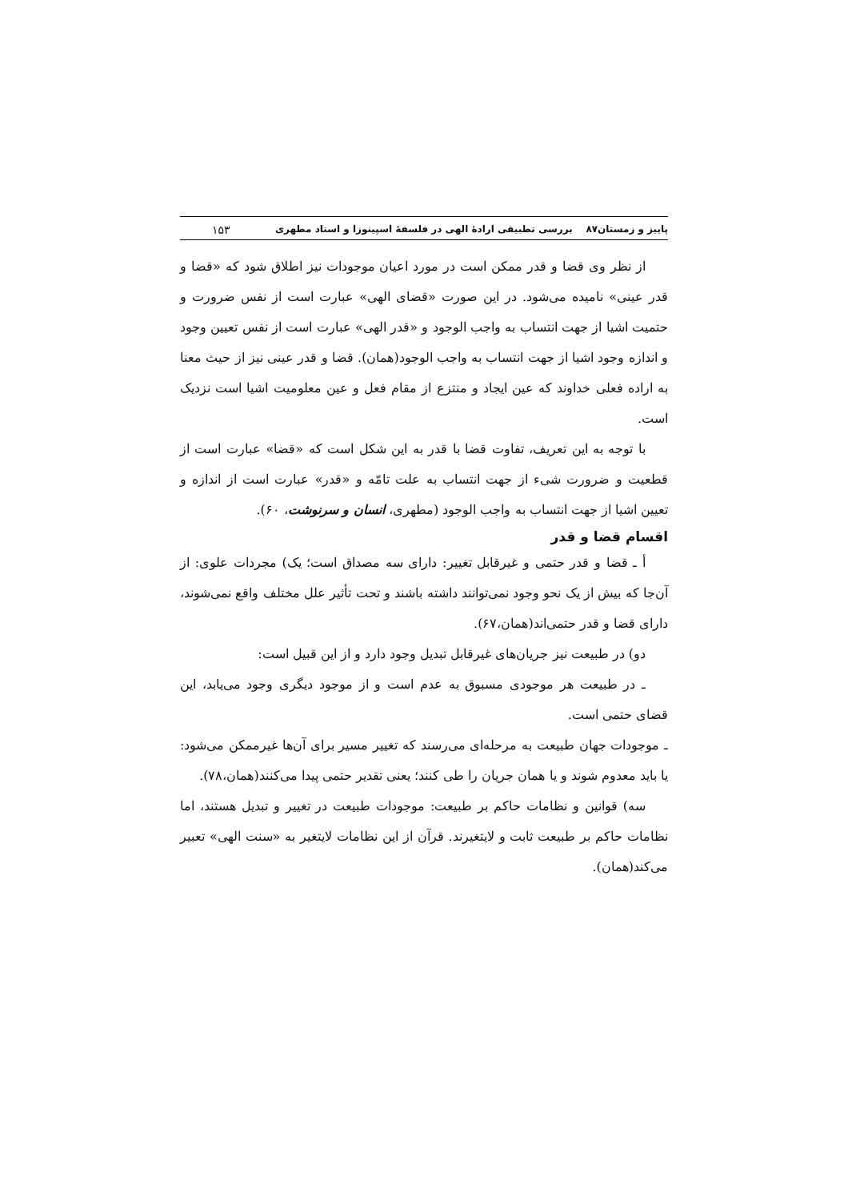پاییز و زمستان۸۷ بررسی تطبیقی ارادهٔ الهی در فلسفهٔ اسپینوزا و استاد مطهری ۱۵۳
از نظر وی قضا و قدر ممکن است در مورد اعیان موجودات نیز اطلاق شود که «قضا و قدر عینی» نامیده می‌شود. در این صورت «قضای الهی» عبارت است از نفس ضرورت و حتمیت اشیا از جهت انتساب به واجب الوجود و «قدر الهی» عبارت است از نفس تعیین وجود و اندازه وجود اشیا از جهت انتساب به واجب الوجود(همان). قضا و قدر عینی نیز از حیث معنا به اراده فعلی خداوند که عین ایجاد و منتزع از مقام فعل و عین معلومیت اشیا است نزدیک است.
با توجه به این تعریف، تفاوت قضا با قدر به این شکل است که «قضا» عبارت است از قطعیت و ضرورت شیء از جهت انتساب به علت تامّه و «قدر» عبارت است از اندازه و تعیین اشیا از جهت انتساب به واجب الوجود (مطهری، انسان و سرنوشت، ۶۰).
اقسام قضا و قدر
أ ـ قضا و قدر حتمی و غیرقابل تغییر: دارای سه مصداق است؛ یک) مجردات علوی: از آن‌جا که بیش از یک نحو وجود نمی‌توانند داشته باشند و تحت تأثیر علل مختلف واقع نمی‌شوند، دارای قضا و قدر حتمی‌اند(همان،۶۷).
دو) در طبیعت نیز جریان‌های غیرقابل تبدیل وجود دارد و از این قبیل است:
ـ در طبیعت هر موجودی مسبوق به عدم است و از موجود دیگری وجود می‌یابد، این قضای حتمی است.
ـ موجودات جهان طبیعت به مرحله‌ای می‌رسند که تغییر مسیر برای آن‌ها غیرممکن می‌شود: یا باید معدوم شوند و یا همان جریان را طی کنند؛ یعنی تقدیر حتمی پیدا می‌کنند(همان،۷۸).
سه) قوانین و نظامات حاکم بر طبیعت: موجودات طبیعت در تغییر و تبدیل هستند، اما نظامات حاکم بر طبیعت ثابت و لایتغیرند. قرآن از این نظامات لایتغیر به «سنت الهی» تعبیر می‌کند(همان).